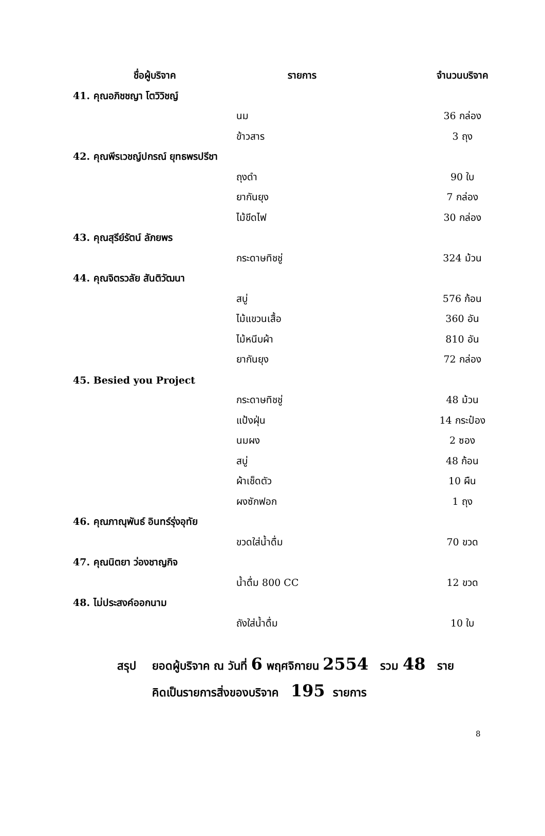| ชื่อผู้บริจาค | รายการ | จำนวนบริจาค |
| --- | --- | --- |
| 41. คุณอภิชชญา โตวิวิชญ์ | | |
| | นม | 36 กล่อง |
| | ข้าวสาร | 3 ถุง |
| 42. คุณพีรเวชญ์ปกรณ์ ยุทธพรปรีชา | | |
| | ถุงดำ | 90 ใบ |
| | ยากันยุง | 7 กล่อง |
| | ไม้ขีดไฟ | 30 กล่อง |
| 43. คุณสุรีย์รัตน์ ลัภยพร | | |
| | กระดาษทิชชู่ | 324 ม้วน |
| 44. คุณจิตรวลัย สันติวัฒนา | | |
| | สบู่ | 576 ก้อน |
| | ไม้แขวนเสื้อ | 360 อัน |
| | ไม้หนีบผ้า | 810 อัน |
| | ยากันยุง | 72 กล่อง |
| 45. Besied you Project | | |
| | กระดาษทิชชู่ | 48 ม้วน |
| | แป้งฝุ่น | 14 กระป๋อง |
| | นมผง | 2 ซอง |
| | สบู่ | 48 ก้อน |
| | ผ้าเช็ดตัว | 10 ผืน |
| | ผงซักฟอก | 1 ถุง |
| 46. คุณภาณุพันธ์ อินทร์รุ่งอุทัย | | |
| | ขวดใส่น้ำดื่ม | 70 ขวด |
| 47. คุณนิตยา ว่องชาญกิจ | | |
| | น้ำดื่ม 800 CC | 12 ขวด |
| 48. ไม่ประสงค์ออกนาม | | |
| | ถังใส่น้ำดื่ม | 10 ใบ |
สรุป ยอดผู้บริจาค ณ วันที่ 6 พฤศจิกายน 2554 รวม 48 ราย
คิดเป็นรายการสิ่งของบริจาค 195 รายการ
8